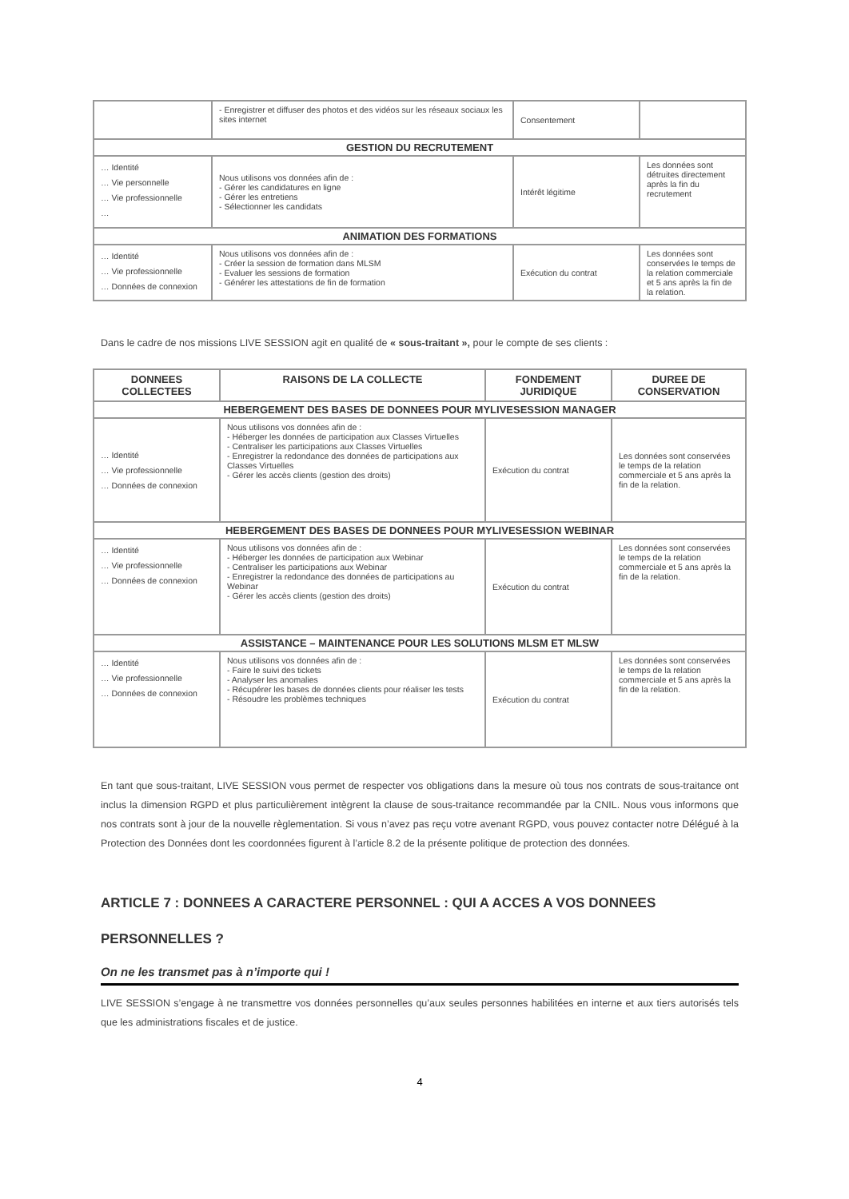| | - Enregistrer et diffuser des photos et des vidéos sur les réseaux sociaux les sites internet | Consentement | |
| GESTION DU RECRUTEMENT | | | |
| … Identité … Vie personnelle … Vie professionnelle … | Nous utilisons vos données afin de : - Gérer les candidatures en ligne - Gérer les entretiens - Sélectionner les candidats | Intérêt légitime | Les données sont détruites directement après la fin du recrutement |
| ANIMATION DES FORMATIONS | | | |
| … Identité … Vie professionnelle … Données de connexion | Nous utilisons vos données afin de : - Créer la session de formation dans MLSM - Evaluer les sessions de formation - Générer les attestations de fin de formation | Exécution du contrat | Les données sont conservées le temps de la relation commerciale et 5 ans après la fin de la relation. |
Dans le cadre de nos missions LIVE SESSION agit en qualité de « sous-traitant », pour le compte de ses clients :
| DONNEES COLLECTEES | RAISONS DE LA COLLECTE | FONDEMENT JURIDIQUE | DUREE DE CONSERVATION |
| --- | --- | --- | --- |
| HEBERGEMENT DES BASES DE DONNEES POUR MYLIVESESSION MANAGER | | | |
| … Identité … Vie professionnelle … Données de connexion | Nous utilisons vos données afin de : - Héberger les données de participation aux Classes Virtuelles - Centraliser les participations aux Classes Virtuelles - Enregistrer la redondance des données de participations aux Classes Virtuelles - Gérer les accès clients (gestion des droits) | Exécution du contrat | Les données sont conservées le temps de la relation commerciale et 5 ans après la fin de la relation. |
| HEBERGEMENT DES BASES DE DONNEES POUR MYLIVESESSION WEBINAR | | | |
| … Identité … Vie professionnelle … Données de connexion | Nous utilisons vos données afin de : - Héberger les données de participation aux Webinar - Centraliser les participations aux Webinar - Enregistrer la redondance des données de participations au Webinar - Gérer les accès clients (gestion des droits) | Exécution du contrat | Les données sont conservées le temps de la relation commerciale et 5 ans après la fin de la relation. |
| ASSISTANCE – MAINTENANCE POUR LES SOLUTIONS MLSM ET MLSW | | | |
| … Identité … Vie professionnelle … Données de connexion | Nous utilisons vos données afin de : - Faire le suivi des tickets - Analyser les anomalies - Récupérer les bases de données clients pour réaliser les tests - Résoudre les problèmes techniques | Exécution du contrat | Les données sont conservées le temps de la relation commerciale et 5 ans après la fin de la relation. |
En tant que sous-traitant, LIVE SESSION vous permet de respecter vos obligations dans la mesure où tous nos contrats de sous-traitance ont inclus la dimension RGPD et plus particulièrement intègrent la clause de sous-traitance recommandée par la CNIL. Nous vous informons que nos contrats sont à jour de la nouvelle règlementation. Si vous n’avez pas reçu votre avenant RGPD, vous pouvez contacter notre Délégué à la Protection des Données dont les coordonnées figurent à l’article 8.2 de la présente politique de protection des données.
ARTICLE 7 : DONNEES A CARACTERE PERSONNEL : QUI A ACCES A VOS DONNEES PERSONNELLES ?
On ne les transmet pas à n’importe qui !
LIVE SESSION s’engage à ne transmettre vos données personnelles qu’aux seules personnes habilitées en interne et aux tiers autorisés tels que les administrations fiscales et de justice.
4